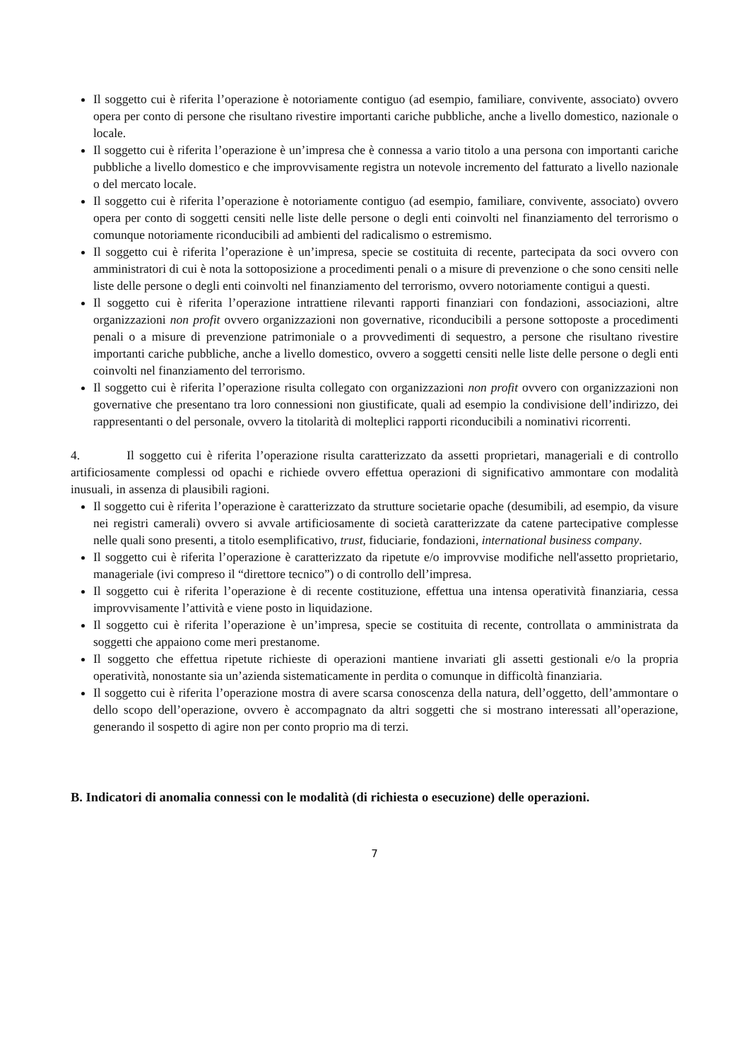Il soggetto cui è riferita l’operazione è notoriamente contiguo (ad esempio, familiare, convivente, associato) ovvero opera per conto di persone che risultano rivestire importanti cariche pubbliche, anche a livello domestico, nazionale o locale.
Il soggetto cui è riferita l’operazione è un’impresa che è connessa a vario titolo a una persona con importanti cariche pubbliche a livello domestico e che improvvisamente registra un notevole incremento del fatturato a livello nazionale o del mercato locale.
Il soggetto cui è riferita l’operazione è notoriamente contiguo (ad esempio, familiare, convivente, associato) ovvero opera per conto di soggetti censiti nelle liste delle persone o degli enti coinvolti nel finanziamento del terrorismo o comunque notoriamente riconducibili ad ambienti del radicalismo o estremismo.
Il soggetto cui è riferita l’operazione è un’impresa, specie se costituita di recente, partecipata da soci ovvero con amministratori di cui è nota la sottoposizione a procedimenti penali o a misure di prevenzione o che sono censiti nelle liste delle persone o degli enti coinvolti nel finanziamento del terrorismo, ovvero notoriamente contigui a questi.
Il soggetto cui è riferita l’operazione intrattiene rilevanti rapporti finanziari con fondazioni, associazioni, altre organizzazioni non profit ovvero organizzazioni non governative, riconducibili a persone sottoposte a procedimenti penali o a misure di prevenzione patrimoniale o a provvedimenti di sequestro, a persone che risultano rivestire importanti cariche pubbliche, anche a livello domestico, ovvero a soggetti censiti nelle liste delle persone o degli enti coinvolti nel finanziamento del terrorismo.
Il soggetto cui è riferita l’operazione risulta collegato con organizzazioni non profit ovvero con organizzazioni non governative che presentano tra loro connessioni non giustificate, quali ad esempio la condivisione dell’indirizzo, dei rappresentanti o del personale, ovvero la titolarità di molteplici rapporti riconducibili a nominativi ricorrenti.
4. Il soggetto cui è riferita l’operazione risulta caratterizzato da assetti proprietari, manageriali e di controllo artificiosamente complessi od opachi e richiede ovvero effettua operazioni di significativo ammontare con modalità inusuali, in assenza di plausibili ragioni.
Il soggetto cui è riferita l’operazione è caratterizzato da strutture societarie opache (desumibili, ad esempio, da visure nei registri camerali) ovvero si avvale artificiosamente di società caratterizzate da catene partecipative complesse nelle quali sono presenti, a titolo esemplificativo, trust, fiduciarie, fondazioni, international business company.
Il soggetto cui è riferita l’operazione è caratterizzato da ripetute e/o improvvise modifiche nell'assetto proprietario, manageriale (ivi compreso il “direttore tecnico”) o di controllo dell’impresa.
Il soggetto cui è riferita l’operazione è di recente costituzione, effettua una intensa operatività finanziaria, cessa improvvisamente l’attività e viene posto in liquidazione.
Il soggetto cui è riferita l’operazione è un’impresa, specie se costituita di recente, controllata o amministrata da soggetti che appaiono come meri prestanome.
Il soggetto che effettua ripetute richieste di operazioni mantiene invariati gli assetti gestionali e/o la propria operatività, nonostante sia un’azienda sistematicamente in perdita o comunque in difficoltà finanziaria.
Il soggetto cui è riferita l’operazione mostra di avere scarsa conoscenza della natura, dell’oggetto, dell’ammontare o dello scopo dell’operazione, ovvero è accompagnato da altri soggetti che si mostrano interessati all’operazione, generando il sospetto di agire non per conto proprio ma di terzi.
B. Indicatori di anomalia connessi con le modalità (di richiesta o esecuzione) delle operazioni.
7